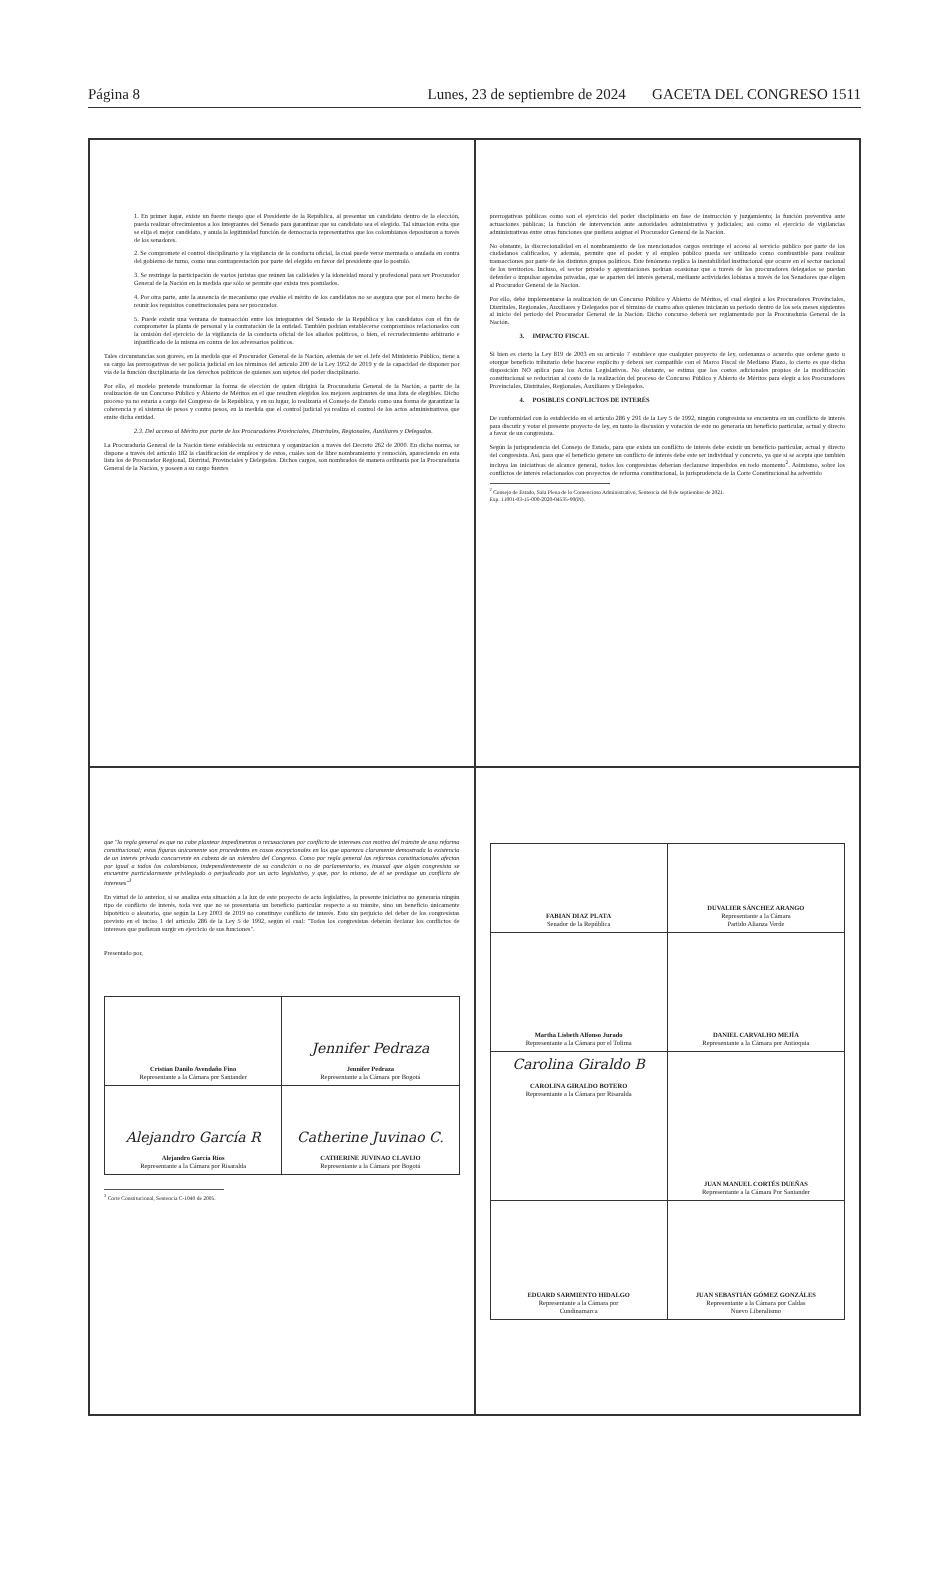Página 8 Lunes, 23 de septiembre de 2024 GACETA DEL CONGRESO 1511
1. En primer lugar, existe un fuerte riesgo que el Presidente de la República, al presentar un candidato dentro de la elección, pueda realizar ofrecimientos a los integrantes del Senado para garantizar que su candidato sea el elegido. Tal situación evita que se elija el mejor candidato, y anula la legitimidad función de democracia representativa que los colombianos depositaron a través de los senadores.
2. Se compromete el control disciplinario y la vigilancia de la conducta oficial, la cual puede verse mermada o anulada en contra del gobierno de turno, como una contraprestación por parte del elegido en favor del presidente que lo postuló.
3. Se restringe la participación de varios juristas que reúnen las calidades y la idoneidad moral y profesional para ser Procurador General de la Nación en la medida que sólo se permite que exista tres postulados.
4. Por otra parte, ante la ausencia de mecanismo que evalúe el mérito de los candidatos no se asegura que por el mero hecho de reunir los requisitos constitucionales para ser procurador.
5. Puede existir una ventana de transacción entre los integrantes del Senado de la República y los candidatos con el fin de comprometer la planta de personal y la contratación de la entidad. También podrían establecerse compromisos relacionados con la omisión del ejercicio de la vigilancia de la conducta oficial de los aliados políticos, o bien, el recrudecimiento arbitrario e injustificado de la misma en contra de los adversarios políticos.
Tales circunstancias son graves, en la medida que el Procurador General de la Nación, además de ser el Jefe del Ministerio Público, tiene a su cargo las prerrogativas de ser policía judicial en los términos del artículo 200 de la Ley 1952 de 2019 y de la capacidad de disponer por vía de la función disciplinaria de los derechos políticos de quienes son sujetos del poder disciplinario.
Por ello, el modelo pretende transformar la forma de elección de quien dirigirá la Procuraduría General de la Nación, a partir de la realización de un Concurso Público y Abierto de Méritos en el que resulten elegidos los mejores aspirantes de una lista de elegibles. Dicho proceso ya no estaría a cargo del Congreso de la República, y en su lugar, lo realizaría el Consejo de Estado como una forma de garantizar la coherencia y el sistema de pesos y contra pesos, en la medida que el control judicial ya realiza el control de los actos administrativos que emite dicha entidad.
2.3. Del acceso al Mérito por parte de los Procuradores Provinciales, Distritales, Regionales, Auxiliares y Delegados.
La Procuraduría General de la Nación tiene establecida su estructura y organización a través del Decreto 262 de 2000. En dicha norma, se dispone a través del artículo 182 la clasificación de empleos y de estos, cuáles son de libre nombramiento y remoción, apareciendo en esta lista los de Procurador Regional, Distrital, Provinciales y Delegados. Dichos cargos, son nombrados de manera ordinaria por la Procuraduría General de la Nación, y poseen a su cargo fuertes
prerrogativas públicas como son el ejercicio del poder disciplinario en fase de instrucción y juzgamiento; la función preventiva ante actuaciones públicas; la función de intervención ante autoridades administrativa y judiciales; así como el ejercicio de vigilancias administrativas entre otras funciones que pudiera asignar el Procurador General de la Nación.
No obstante, la discrecionalidad en el nombramiento de los mencionados cargos restringe el acceso al servicio público por parte de los ciudadanos calificados, y además, permite que el poder y el empleo público pueda ser utilizado como combustible para realizar transacciones por parte de los distintos grupos políticos. Este fenómeno replica la inestabilidad institucional que ocurre en el sector nacional de los territorios. Incluso, el sector privado y agremiaciones podrían ocasionar que a través de los procuradores delegados se puedan defender o impulsar agendas privadas, que se aparten del interés general, mediante actividades lobistas a través de los Senadores que eligen al Procurador General de la Nación.
Por ello, debe implementarse la realización de un Concurso Público y Abierto de Méritos, el cual elegirá a los Procuradores Provinciales, Distritales, Regionales, Auxiliares y Delegados por el término de cuatro años quienes iniciarán su periodo dentro de los seis meses siguientes al inicio del periodo del Procurador General de la Nación. Dicho concurso deberá ser reglamentado por la Procuraduría General de la Nación.
3. IMPACTO FISCAL
Si bien es cierto la Ley 819 de 2003 en su artículo 7 establece que cualquier proyecto de ley, ordenanza o acuerdo que ordene gasto u otorgue beneficio tributario debe hacerse explícito y deberá ser compatible con el Marco Fiscal de Mediano Plazo, lo cierto es que dicha disposición NO aplica para los Actos Legislativos. No obstante, se estima que los costos adicionales propios de la modificación constitucional se reducirían al costo de la realización del proceso de Concurso Público y Abierto de Méritos para elegir a los Procuradores Provinciales, Distritales, Regionales, Auxiliares y Delegados.
4. POSIBLES CONFLICTOS DE INTERÉS
De conformidad con lo establecido en el artículo 286 y 291 de la Ley 5 de 1992, ningún congresista se encuentra en un conflicto de interés para discutir y votar el presente proyecto de ley, en tanto la discusión y votación de este no generaría un beneficio particular, actual y directo a favor de un congresista.
Según la jurisprudencia del Consejo de Estado, para que exista un conflicto de interés debe existir un beneficio particular, actual y directo del congresista. Así, para que el beneficio genere un conflicto de interés debe este ser individual y concreto, ya que si se acepta que también incluya las iniciativas de alcance general, todos los congresistas deberían declararse impedidos en todo momento<sup>2</sup>. Asimismo, sobre los conflictos de interés relacionados con proyectos de reforma constitucional, la jurisprudencia de la Corte Constitucional ha advertido
<sup>2</sup> Consejo de Estado, Sala Plena de lo Contencioso Administrativo, Sentencia del 8 de septiembre de 2021.
Exp. 11001-03-15-000-2020-04535-00(PI).
que "la regla general es que no cabe plantear impedimentos o recusaciones por conflicto de intereses con motivo del trámite de una reforma constitucional; estas figuras únicamente son procedentes en casos excepcionales en los que aparezca claramente demostrada la existencia de un interés privado concurrente en cabeza de un miembro del Congreso. Como por regla general las reformas constitucionales afectan por igual a todos los colombianos, independientemente de su condición o no de parlamentario, es inusual que algún congresista se encuentre particularmente privilegiado o perjudicado por un acto legislativo, y que, por lo mismo, de él se predique un conflicto de intereses"<sup>3</sup>
En virtud de lo anterior, si se analiza esta situación a la luz de este proyecto de acto legislativo, la presente iniciativa no generaría ningún tipo de conflicto de interés, toda vez que no se presentaría un beneficio particular respecto a su trámite, sino un beneficio únicamente hipotético o aleatorio, que según la Ley 2003 de 2019 no constituye conflicto de interés. Esto sin perjuicio del deber de los congresistas previsto en el inciso 1 del artículo 286 de la Ley 5 de 1992, según el cual: "Todos los congresistas deberán declarar los conflictos de intereses que pudieran surgir en ejercicio de sus funciones".
Presentado por,
| Cristian Danilo Avendaño Fino Representante a la Cámara por Santander | Jennifer Pedraza Jennifer Pedraza Representante a la Cámara por Bogotá |
| Alejandro García R Alejandro García Ríos Representante a la Cámara por Risaralda | Catherine Juvinao C. CATHERINE JUVINAO CLAVIJO Representante a la Cámara por Bogotá |
<sup>3</sup> Corte Constitucional, Sentencia C-1040 de 2005.
| FABIAN DIAZ PLATA Senador de la República | DUVALIER SÁNCHEZ ARANGO Representante a la Cámara Partido Alianza Verde |
| Martha Lisbeth Alfonso Jurado Representante a la Cámara por el Tolima | DANIEL CARVALHO MEJÍA Representante a la Cámara por Antioquia |
| Carolina Giraldo B CAROLINA GIRALDO BOTERO Representante a la Cámara por Risaralda | JUAN MANUEL CORTÉS DUEÑAS Representante a la Cámara Por Santander |
| EDUARD SARMIENTO HIDALGO Representante a la Cámara por Cundinamarca | JUAN SEBASTIÁN GÓMEZ GONZÁLES Representante a la Cámara por Caldas Nuevo Liberalismo |